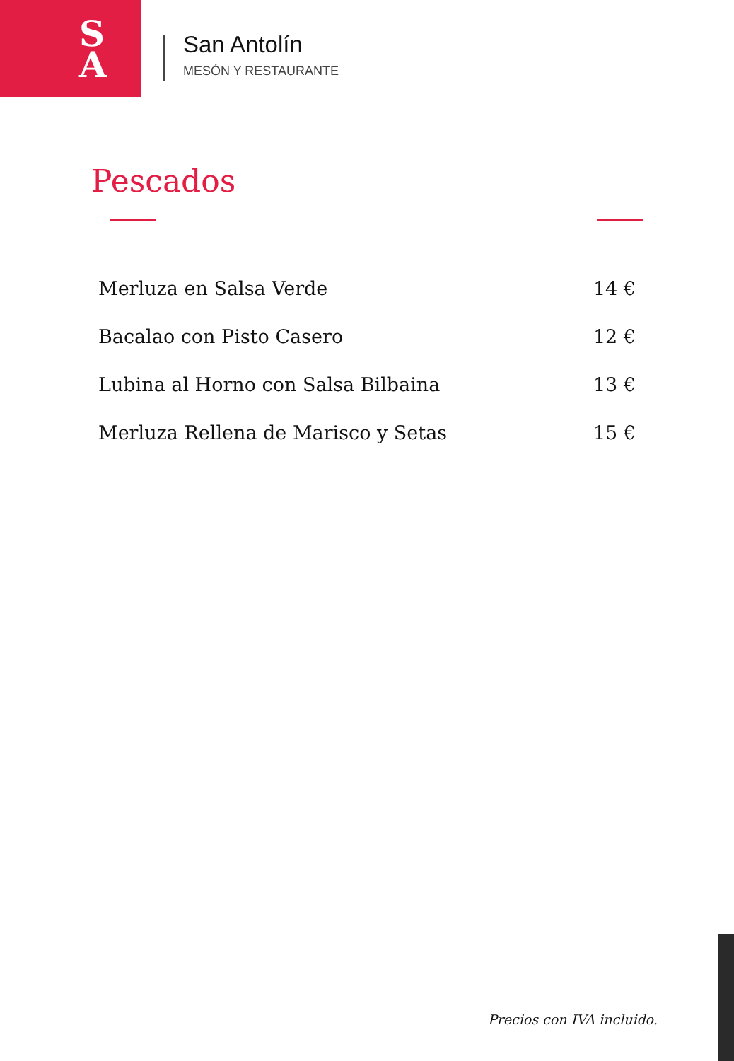S
A
San Antolín
MESÓN Y RESTAURANTE
Pescados
Merluza en Salsa Verde 14 €
Bacalao con Pisto Casero 12 €
Lubina al Horno con Salsa Bilbaina 13 €
Merluza Rellena de Marisco y Setas 15 €
Precios con IVA incluido.